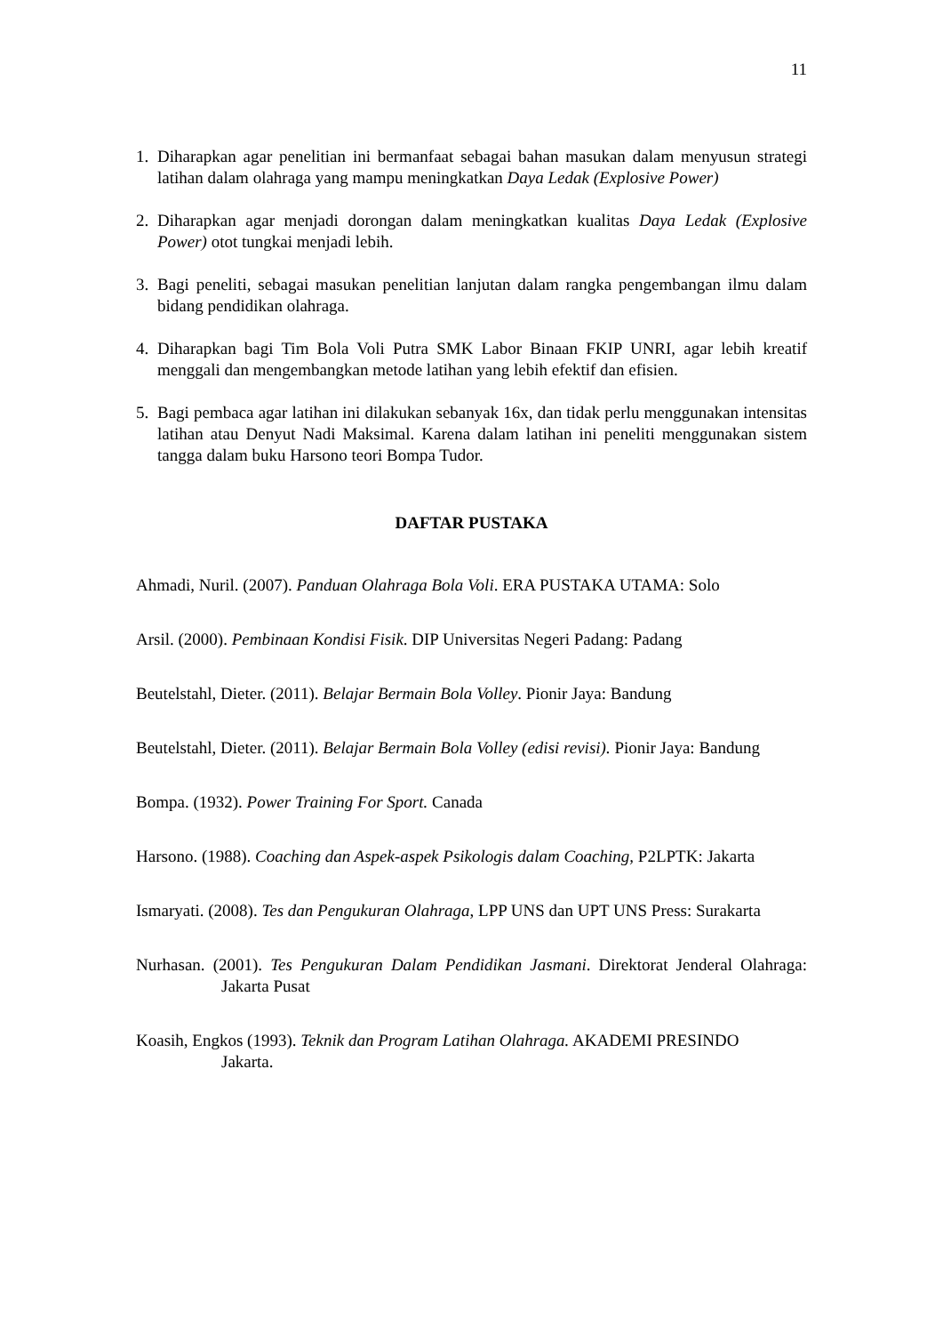11
1. Diharapkan agar penelitian ini bermanfaat sebagai bahan masukan dalam menyusun strategi latihan dalam olahraga yang mampu meningkatkan Daya Ledak (Explosive Power)
2. Diharapkan agar menjadi dorongan dalam meningkatkan kualitas Daya Ledak (Explosive Power) otot tungkai menjadi lebih.
3. Bagi peneliti, sebagai masukan penelitian lanjutan dalam rangka pengembangan ilmu dalam bidang pendidikan olahraga.
4. Diharapkan bagi Tim Bola Voli Putra SMK Labor Binaan FKIP UNRI, agar lebih kreatif menggali dan mengembangkan metode latihan yang lebih efektif dan efisien.
5. Bagi pembaca agar latihan ini dilakukan sebanyak 16x, dan tidak perlu menggunakan intensitas latihan atau Denyut Nadi Maksimal. Karena dalam latihan ini peneliti menggunakan sistem tangga dalam buku Harsono teori Bompa Tudor.
DAFTAR PUSTAKA
Ahmadi, Nuril. (2007). Panduan Olahraga Bola Voli. ERA PUSTAKA UTAMA: Solo
Arsil. (2000). Pembinaan Kondisi Fisik. DIP Universitas Negeri Padang: Padang
Beutelstahl, Dieter. (2011). Belajar Bermain Bola Volley. Pionir Jaya: Bandung
Beutelstahl, Dieter. (2011). Belajar Bermain Bola Volley (edisi revisi). Pionir Jaya: Bandung
Bompa. (1932). Power Training For Sport. Canada
Harsono. (1988). Coaching dan Aspek-aspek Psikologis dalam Coaching, P2LPTK: Jakarta
Ismaryati. (2008). Tes dan Pengukuran Olahraga, LPP UNS dan UPT UNS Press: Surakarta
Nurhasan. (2001). Tes Pengukuran Dalam Pendidikan Jasmani. Direktorat Jenderal Olahraga: Jakarta Pusat
Koasih, Engkos (1993). Teknik dan Program Latihan Olahraga. AKADEMI PRESINDO
Jakarta.